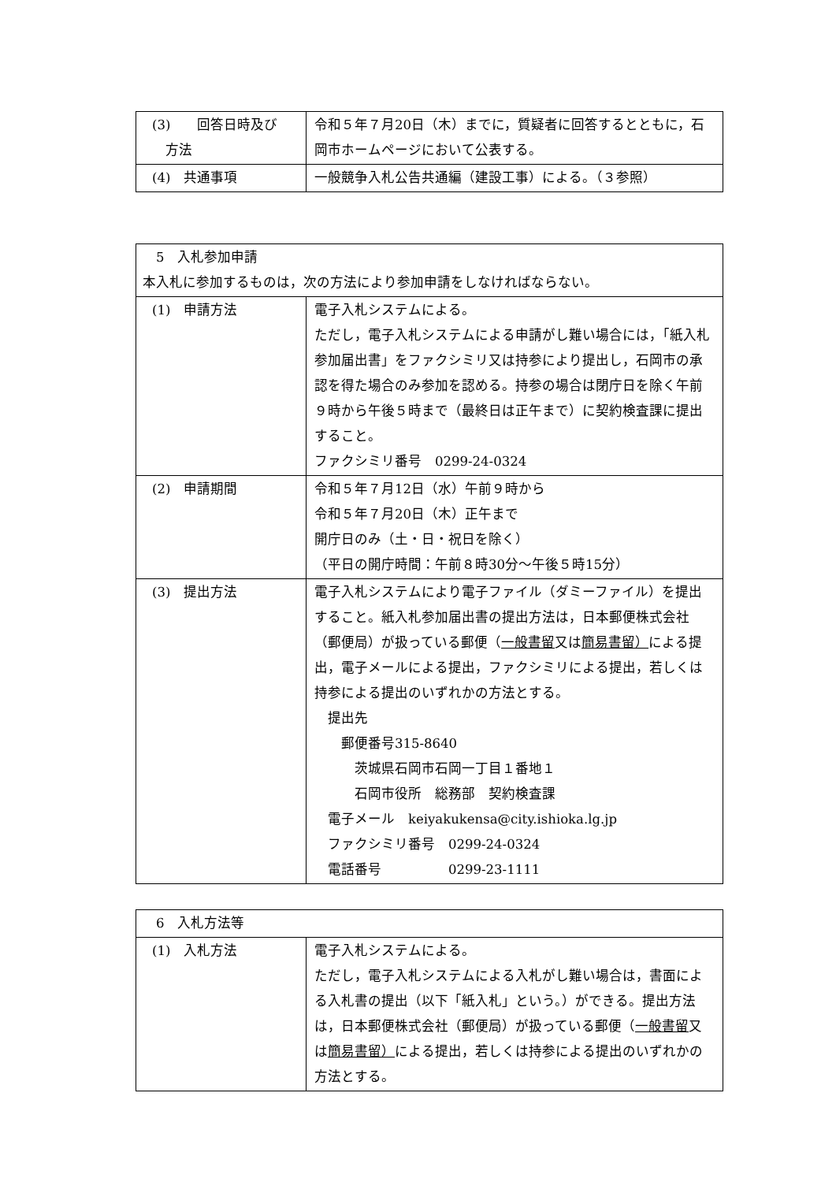| (3) 回答日時及び 方法 | 令和５年７月20日（木）までに，質疑者に回答するとともに，石岡市ホームページにおいて公表する。 |
| (4) 共通事項 | 一般競争入札公告共通編（建設工事）による。（３参照） |
| 5 入札参加申請 本入札に参加するものは，次の方法により参加申請をしなければならない。 | |
| (1) 申請方法 | 電子入札システムによる。 ただし，電子入札システムによる申請がし難い場合には，「紙入札参加届出書」をファクシミリ又は持参により提出し，石岡市の承認を得た場合のみ参加を認める。持参の場合は閉庁日を除く午前９時から午後５時まで（最終日は正午まで）に契約検査課に提出すること。 ファクシミリ番号 0299-24-0324 |
| (2) 申請期間 | 令和５年７月12日（水）午前９時から 令和５年７月20日（木）正午まで 開庁日のみ（土・日・祝日を除く） （平日の開庁時間：午前８時30分～午後５時15分） |
| (3) 提出方法 | 電子入札システムにより電子ファイル（ダミーファイル）を提出すること。紙入札参加届出書の提出方法は，日本郵便株式会社（郵便局）が扱っている郵便（ 一般書留 又は 簡易書留） による提出，電子メールによる提出，ファクシミリによる提出，若しくは持参による提出のいずれかの方法とする。 提出先 郵便番号315-8640 茨城県石岡市石岡一丁目１番地１ 石岡市役所 総務部 契約検査課 電子メール keiyakukensa@city.ishioka.lg.jp ファクシミリ番号 0299-24-0324 電話番号 0299-23-1111 |
| 6 入札方法等 | |
| (1) 入札方法 | 電子入札システムによる。 ただし，電子入札システムによる入札がし難い場合は，書面による入札書の提出（以下「紙入札」という。）ができる。提出方法は，日本郵便株式会社（郵便局）が扱っている郵便（ 一般書留 又は 簡易書留） による提出，若しくは持参による提出のいずれかの方法とする。 |